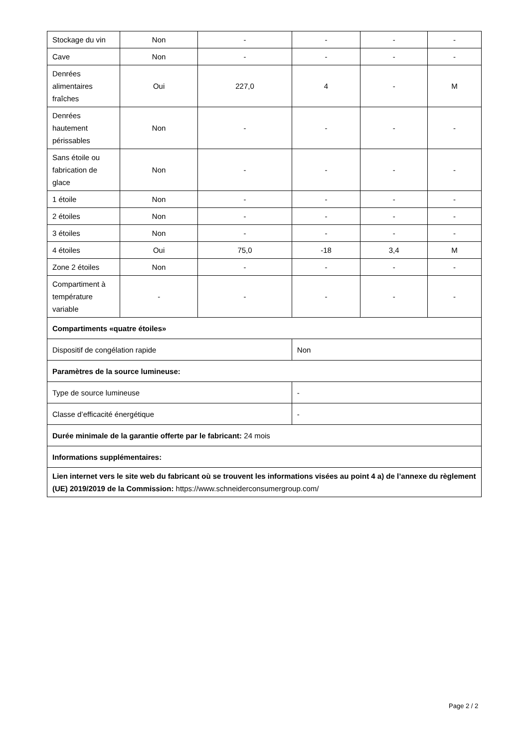| Stockage du vin | Non | - | - | - | - |
| Cave | Non | - | - | - | - |
| Denrées alimentaires fraîches | Oui | 227,0 | 4 | - | M |
| Denrées hautement périssables | Non | - | - | - | - |
| Sans étoile ou fabrication de glace | Non | - | - | - | - |
| 1 étoile | Non | - | - | - | - |
| 2 étoiles | Non | - | - | - | - |
| 3 étoiles | Non | - | - | - | - |
| 4 étoiles | Oui | 75,0 | -18 | 3,4 | M |
| Zone 2 étoiles | Non | - | - | - | - |
| Compartiment à température variable | - | - | - | - | - |
| Compartiments «quatre étoiles» | | | | | |
| Dispositif de congélation rapide | | | Non | | |
| Paramètres de la source lumineuse: | | | | | |
| Type de source lumineuse | | | - | | |
| Classe d’efficacité énergétique | | | - | | |
| Durée minimale de la garantie offerte par le fabricant: 24 mois | | | | | |
| Informations supplémentaires: | | | | | |
| Lien internet vers le site web du fabricant où se trouvent les informations visées au point 4 a) de l’annexe du règlement (UE) 2019/2019 de la Commission: https://www.schneiderconsumergroup.com/ | | | | | |
Page 2 / 2